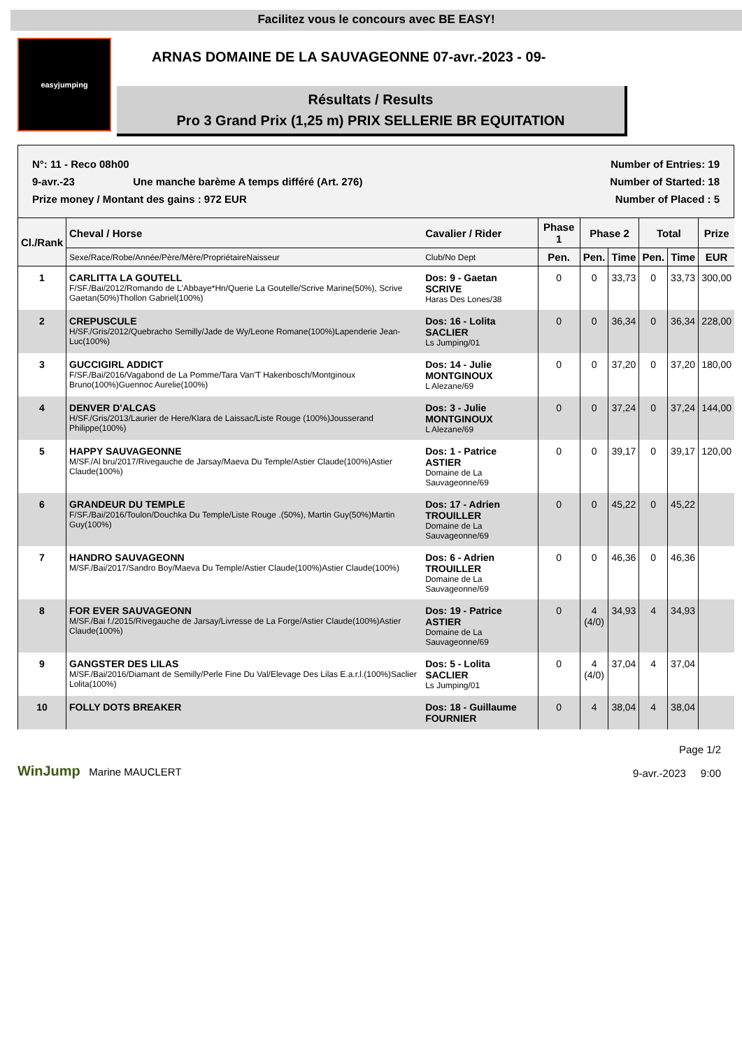Facilitez vous le concours avec BE EASY!
easyjumping
ARNAS DOMAINE DE LA SAUVAGEONNE 07-avr.-2023 - 09-
Résultats / Results
Pro 3 Grand Prix (1,25 m) PRIX SELLERIE BR EQUITATION
N°: 11 - Reco 08h00 Number of Entries: 19
9-avr.-23 Une manche barème A temps différé (Art. 276) Number of Started: 18
Prize money / Montant des gains : 972 EUR Number of Placed : 5
| Cl./Rank | Cheval / Horse | Cavalier / Rider | Phase 1 | Phase 2 | | Total | | Prize |
| --- | --- | --- | --- | --- | --- | --- | --- | --- |
| | Sexe/Race/Robe/Année/Père/Mère/PropriétaireNaisseur | Club/No Dept | Pen. | Pen. | Time | Pen. | Time | EUR |
| 1 | CARLITTA LA GOUTELL F/SF./Bai/2012/Romando de L'Abbaye*Hn/Querie La Goutelle/Scrive Marine(50%), Scrive Gaetan(50%)Thollon Gabriel(100%) | Dos: 9 - Gaetan SCRIVE Haras Des Lones/38 | 0 | 0 | 33,73 | 0 | 33,73 | 300,00 |
| 2 | CREPUSCULE H/SF./Gris/2012/Quebracho Semilly/Jade de Wy/Leone Romane(100%)Lapenderie Jean-Luc(100%) | Dos: 16 - Lolita SACLIER Ls Jumping/01 | 0 | 0 | 36,34 | 0 | 36,34 | 228,00 |
| 3 | GUCCIGIRL ADDICT F/SF./Bai/2016/Vagabond de La Pomme/Tara Van'T Hakenbosch/Montginoux Bruno(100%)Guennoc Aurelie(100%) | Dos: 14 - Julie MONTGINOUX L Alezane/69 | 0 | 0 | 37,20 | 0 | 37,20 | 180,00 |
| 4 | DENVER D'ALCAS H/SF./Gris/2013/Laurier de Here/Klara de Laissac/Liste Rouge (100%)Jousserand Philippe(100%) | Dos: 3 - Julie MONTGINOUX L Alezane/69 | 0 | 0 | 37,24 | 0 | 37,24 | 144,00 |
| 5 | HAPPY SAUVAGEONNE M/SF./Al bru/2017/Rivegauche de Jarsay/Maeva Du Temple/Astier Claude(100%)Astier Claude(100%) | Dos: 1 - Patrice ASTIER Domaine de La Sauvageonne/69 | 0 | 0 | 39,17 | 0 | 39,17 | 120,00 |
| 6 | GRANDEUR DU TEMPLE F/SF./Bai/2016/Toulon/Douchka Du Temple/Liste Rouge .(50%), Martin Guy(50%)Martin Guy(100%) | Dos: 17 - Adrien TROUILLER Domaine de La Sauvageonne/69 | 0 | 0 | 45,22 | 0 | 45,22 | |
| 7 | HANDRO SAUVAGEONN M/SF./Bai/2017/Sandro Boy/Maeva Du Temple/Astier Claude(100%)Astier Claude(100%) | Dos: 6 - Adrien TROUILLER Domaine de La Sauvageonne/69 | 0 | 0 | 46,36 | 0 | 46,36 | |
| 8 | FOR EVER SAUVAGEONN M/SF./Bai f./2015/Rivegauche de Jarsay/Livresse de La Forge/Astier Claude(100%)Astier Claude(100%) | Dos: 19 - Patrice ASTIER Domaine de La Sauvageonne/69 | 0 | 4 (4/0) | 34,93 | 4 | 34,93 | |
| 9 | GANGSTER DES LILAS M/SF./Bai/2016/Diamant de Semilly/Perle Fine Du Val/Elevage Des Lilas E.a.r.l.(100%)Saclier Lolita(100%) | Dos: 5 - Lolita SACLIER Ls Jumping/01 | 0 | 4 (4/0) | 37,04 | 4 | 37,04 | |
| 10 | FOLLY DOTS BREAKER | Dos: 18 - Guillaume FOURNIER | 0 | 4 | 38,04 | 4 | 38,04 | |
WinJump Marine MAUCLERT
Page 1/2
9-avr.-2023 9:00